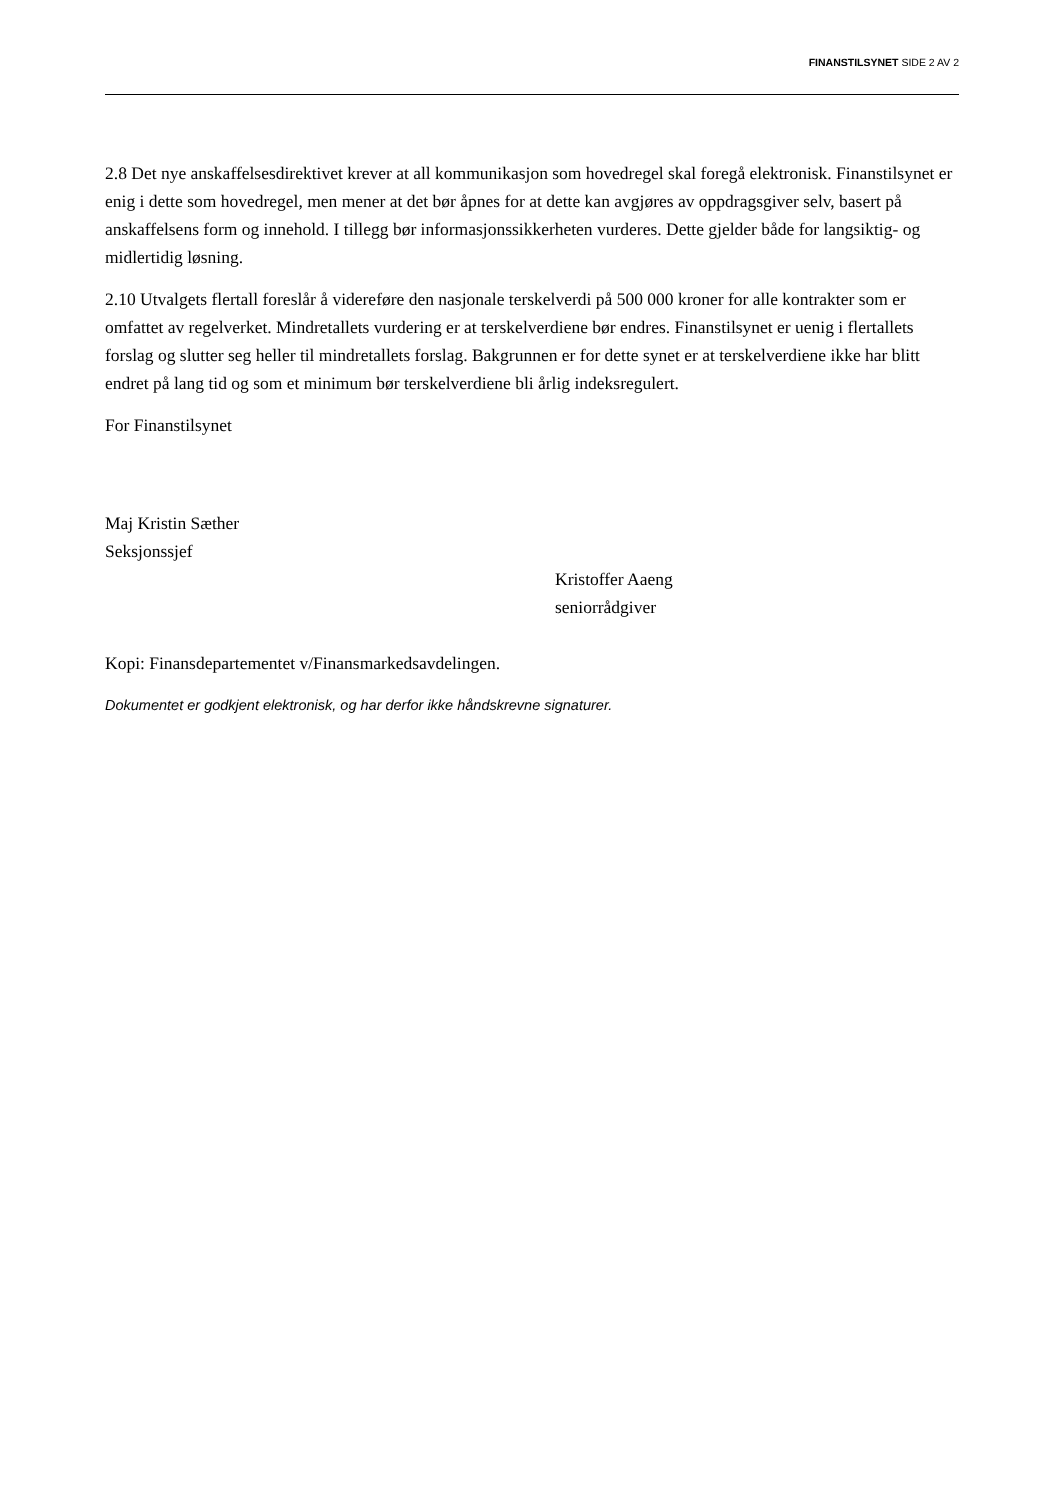FINANSTILSYNET SIDE 2 AV 2
2.8 Det nye anskaffelsesdirektivet krever at all kommunikasjon som hovedregel skal foregå elektronisk. Finanstilsynet er enig i dette som hovedregel, men mener at det bør åpnes for at dette kan avgjøres av oppdragsgiver selv, basert på anskaffelsens form og innehold. I tillegg bør informasjonssikkerheten vurderes. Dette gjelder både for langsiktig- og midlertidig løsning.
2.10 Utvalgets flertall foreslår å videreføre den nasjonale terskelverdi på 500 000 kroner for alle kontrakter som er omfattet av regelverket. Mindretallets vurdering er at terskelverdiene bør endres. Finanstilsynet er uenig i flertallets forslag og slutter seg heller til mindretallets forslag. Bakgrunnen er for dette synet er at terskelverdiene ikke har blitt endret på lang tid og som et minimum bør terskelverdiene bli årlig indeksregulert.
For Finanstilsynet
Maj Kristin Sæther
Seksjonssjef
Kristoffer Aaeng
seniorrådgiver
Kopi: Finansdepartementet v/Finansmarkedsavdelingen.
Dokumentet er godkjent elektronisk, og har derfor ikke håndskrevne signaturer.